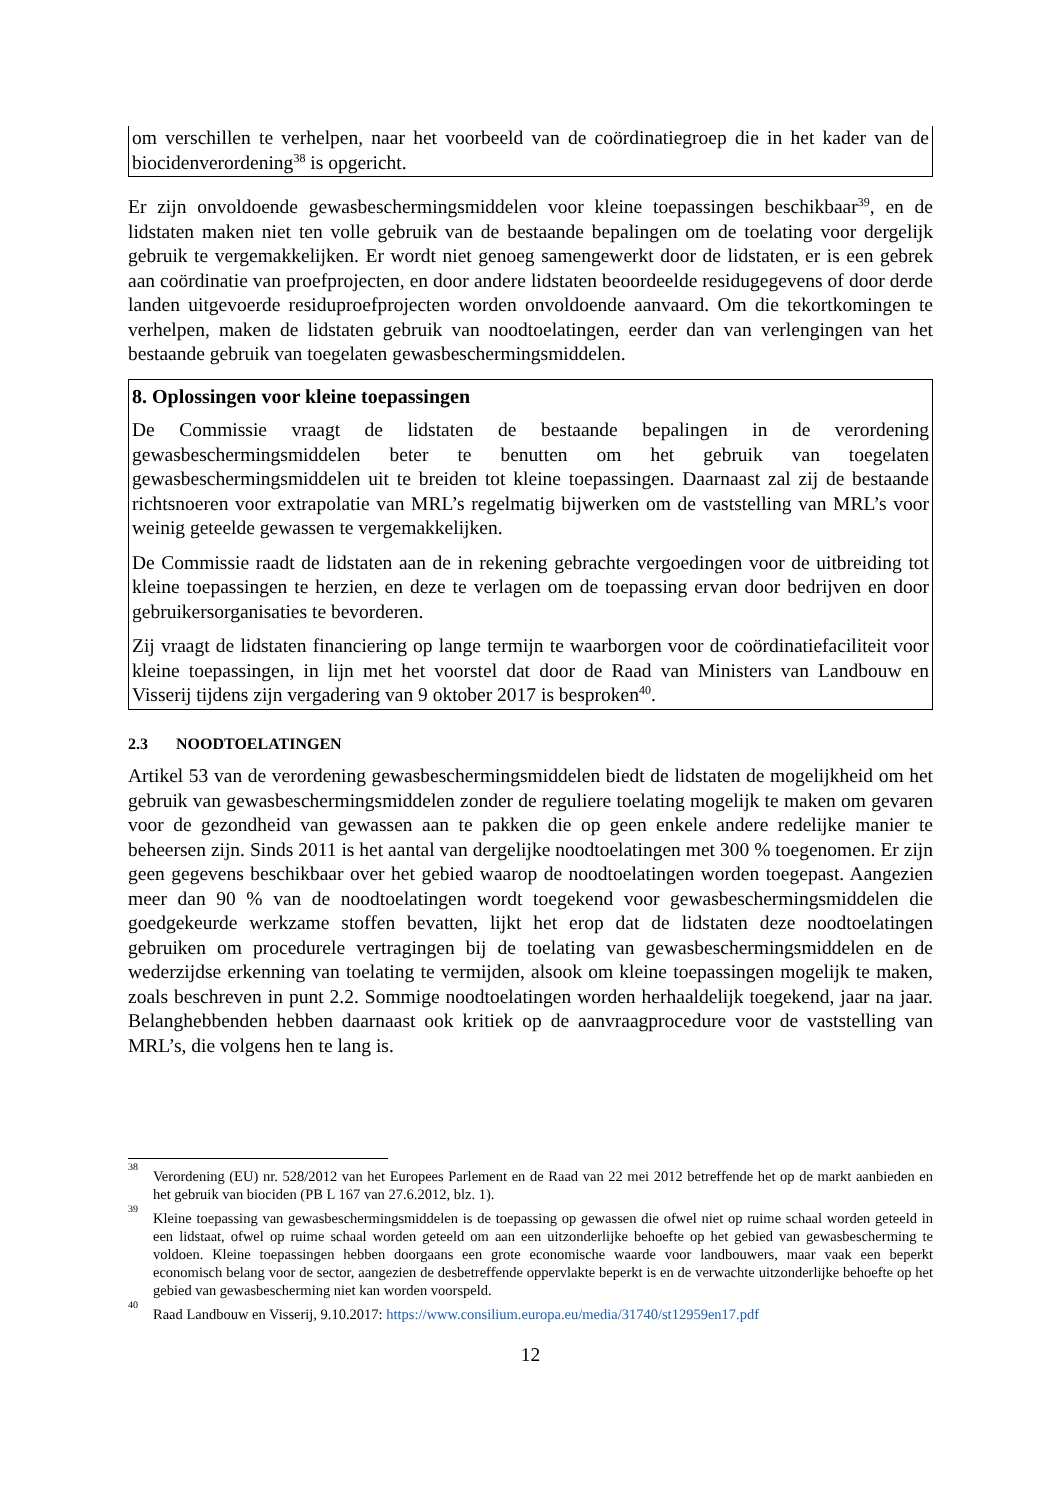om verschillen te verhelpen, naar het voorbeeld van de coördinatiegroep die in het kader van de biocidenverordening<sup>38</sup> is opgericht.
Er zijn onvoldoende gewasbeschermingsmiddelen voor kleine toepassingen beschikbaar<sup>39</sup>, en de lidstaten maken niet ten volle gebruik van de bestaande bepalingen om de toelating voor dergelijk gebruik te vergemakkelijken. Er wordt niet genoeg samengewerkt door de lidstaten, er is een gebrek aan coördinatie van proefprojecten, en door andere lidstaten beoordeelde residugegevens of door derde landen uitgevoerde residuproefprojecten worden onvoldoende aanvaard. Om die tekortkomingen te verhelpen, maken de lidstaten gebruik van noodtoelatingen, eerder dan van verlengingen van het bestaande gebruik van toegelaten gewasbeschermingsmiddelen.
8. Oplossingen voor kleine toepassingen
De Commissie vraagt de lidstaten de bestaande bepalingen in de verordening gewasbeschermingsmiddelen beter te benutten om het gebruik van toegelaten gewasbeschermingsmiddelen uit te breiden tot kleine toepassingen. Daarnaast zal zij de bestaande richtsnoeren voor extrapolatie van MRL’s regelmatig bijwerken om de vaststelling van MRL’s voor weinig geteelde gewassen te vergemakkelijken.
De Commissie raadt de lidstaten aan de in rekening gebrachte vergoedingen voor de uitbreiding tot kleine toepassingen te herzien, en deze te verlagen om de toepassing ervan door bedrijven en door gebruikersorganisaties te bevorderen.
Zij vraagt de lidstaten financiering op lange termijn te waarborgen voor de coördinatiefaciliteit voor kleine toepassingen, in lijn met het voorstel dat door de Raad van Ministers van Landbouw en Visserij tijdens zijn vergadering van 9 oktober 2017 is besproken<sup>40</sup>.
2.3 NOODTOELATINGEN
Artikel 53 van de verordening gewasbeschermingsmiddelen biedt de lidstaten de mogelijkheid om het gebruik van gewasbeschermingsmiddelen zonder de reguliere toelating mogelijk te maken om gevaren voor de gezondheid van gewassen aan te pakken die op geen enkele andere redelijke manier te beheersen zijn. Sinds 2011 is het aantal van dergelijke noodtoelatingen met 300 % toegenomen. Er zijn geen gegevens beschikbaar over het gebied waarop de noodtoelatingen worden toegepast. Aangezien meer dan 90 % van de noodtoelatingen wordt toegekend voor gewasbeschermingsmiddelen die goedgekeurde werkzame stoffen bevatten, lijkt het erop dat de lidstaten deze noodtoelatingen gebruiken om procedurele vertragingen bij de toelating van gewasbeschermingsmiddelen en de wederzijdse erkenning van toelating te vermijden, alsook om kleine toepassingen mogelijk te maken, zoals beschreven in punt 2.2. Sommige noodtoelatingen worden herhaaldelijk toegekend, jaar na jaar. Belanghebbenden hebben daarnaast ook kritiek op de aanvraagprocedure voor de vaststelling van MRL’s, die volgens hen te lang is.
<sup>38</sup>
Verordening (EU) nr. 528/2012 van het Europees Parlement en de Raad van 22 mei 2012 betreffende het op de markt aanbieden en het gebruik van biociden (PB L 167 van 27.6.2012, blz. 1).
<sup>39</sup>
Kleine toepassing van gewasbeschermingsmiddelen is de toepassing op gewassen die ofwel niet op ruime schaal worden geteeld in een lidstaat, ofwel op ruime schaal worden geteeld om aan een uitzonderlijke behoefte op het gebied van gewasbescherming te voldoen. Kleine toepassingen hebben doorgaans een grote economische waarde voor landbouwers, maar vaak een beperkt economisch belang voor de sector, aangezien de desbetreffende oppervlakte beperkt is en de verwachte uitzonderlijke behoefte op het gebied van gewasbescherming niet kan worden voorspeld.
<sup>40</sup>
Raad Landbouw en Visserij, 9.10.2017: https://www.consilium.europa.eu/media/31740/st12959en17.pdf
12